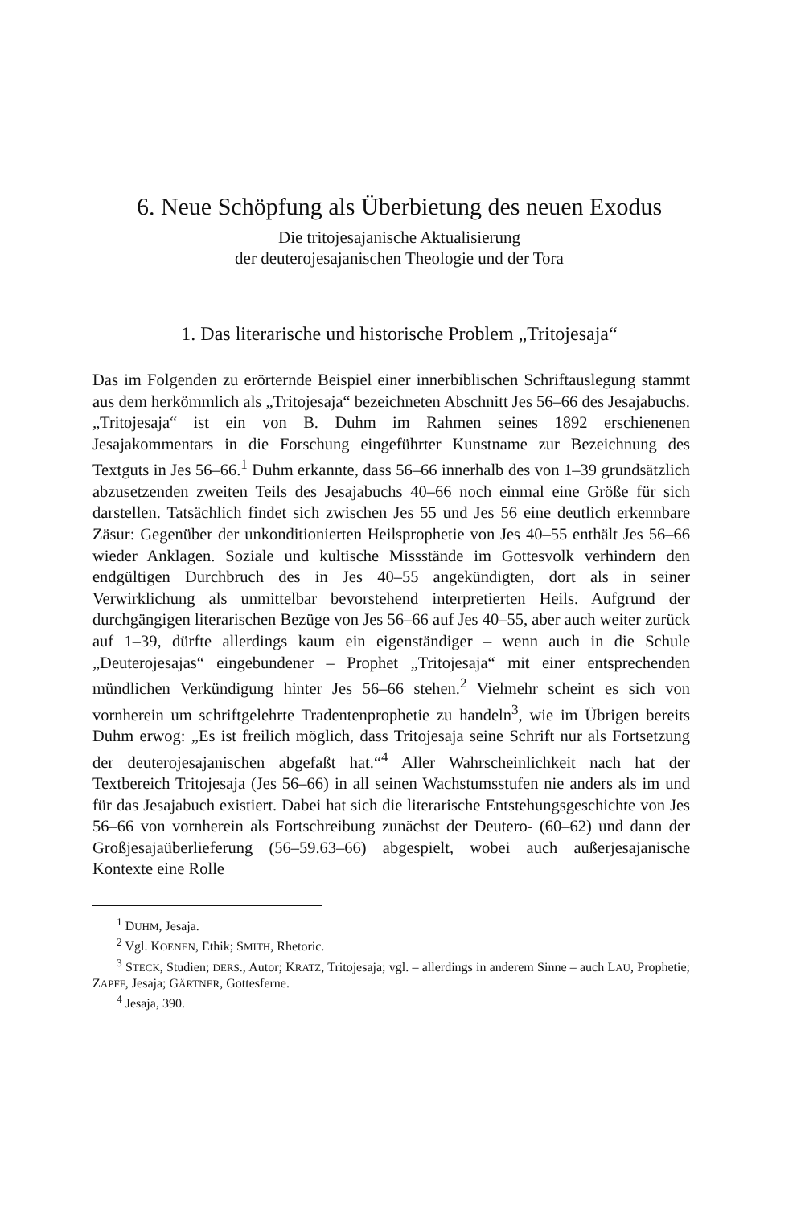6. Neue Schöpfung als Überbietung des neuen Exodus
Die tritojesajanische Aktualisierung
der deuterojesajanischen Theologie und der Tora
1. Das literarische und historische Problem „Tritojesaja“
Das im Folgenden zu erörternde Beispiel einer innerbiblischen Schriftauslegung stammt aus dem herkömmlich als „Tritojesaja“ bezeichneten Abschnitt Jes 56–66 des Jesajabuchs. „Tritojesaja“ ist ein von B. Duhm im Rahmen seines 1892 erschienenen Jesajakommentars in die Forschung eingeführter Kunstname zur Bezeichnung des Textguts in Jes 56–66.<sup>1</sup> Duhm erkannte, dass 56–66 innerhalb des von 1–39 grundsätzlich abzusetzenden zweiten Teils des Jesajabuchs 40–66 noch einmal eine Größe für sich darstellen. Tatsächlich findet sich zwischen Jes 55 und Jes 56 eine deutlich erkennbare Zäsur: Gegenüber der unkonditionierten Heilsprophetie von Jes 40–55 enthält Jes 56–66 wieder Anklagen. Soziale und kultische Missstände im Gottesvolk verhindern den endgültigen Durchbruch des in Jes 40–55 angekündigten, dort als in seiner Verwirklichung als unmittelbar bevorstehend interpretierten Heils. Aufgrund der durchgängigen literarischen Bezüge von Jes 56–66 auf Jes 40–55, aber auch weiter zurück auf 1–39, dürfte allerdings kaum ein eigenständiger – wenn auch in die Schule „Deuterojesajas“ eingebundener – Prophet „Tritojesaja“ mit einer entsprechenden mündlichen Verkündigung hinter Jes 56–66 stehen.<sup>2</sup> Vielmehr scheint es sich von vornherein um schriftgelehrte Tradentenprophetie zu handeln<sup>3</sup>, wie im Übrigen bereits Duhm erwog: „Es ist freilich möglich, dass Tritojesaja seine Schrift nur als Fortsetzung der deuterojesajanischen abgefaßt hat.“<sup>4</sup> Aller Wahrscheinlichkeit nach hat der Textbereich Tritojesaja (Jes 56–66) in all seinen Wachstumsstufen nie anders als im und für das Jesajabuch existiert. Dabei hat sich die literarische Entstehungsgeschichte von Jes 56–66 von vornherein als Fortschreibung zunächst der Deutero- (60–62) und dann der Großjesajaüberlieferung (56–59.63–66) abgespielt, wobei auch außerjesajanische Kontexte eine Rolle
<sup>1</sup> DUHM, Jesaja.
<sup>2</sup> Vgl. KOENEN, Ethik; SMITH, Rhetoric.
<sup>3</sup> STECK, Studien; DERS., Autor; KRATZ, Tritojesaja; vgl. – allerdings in anderem Sinne – auch LAU, Prophetie; ZAPFF, Jesaja; GÄRTNER, Gottesferne.
<sup>4</sup> Jesaja, 390.